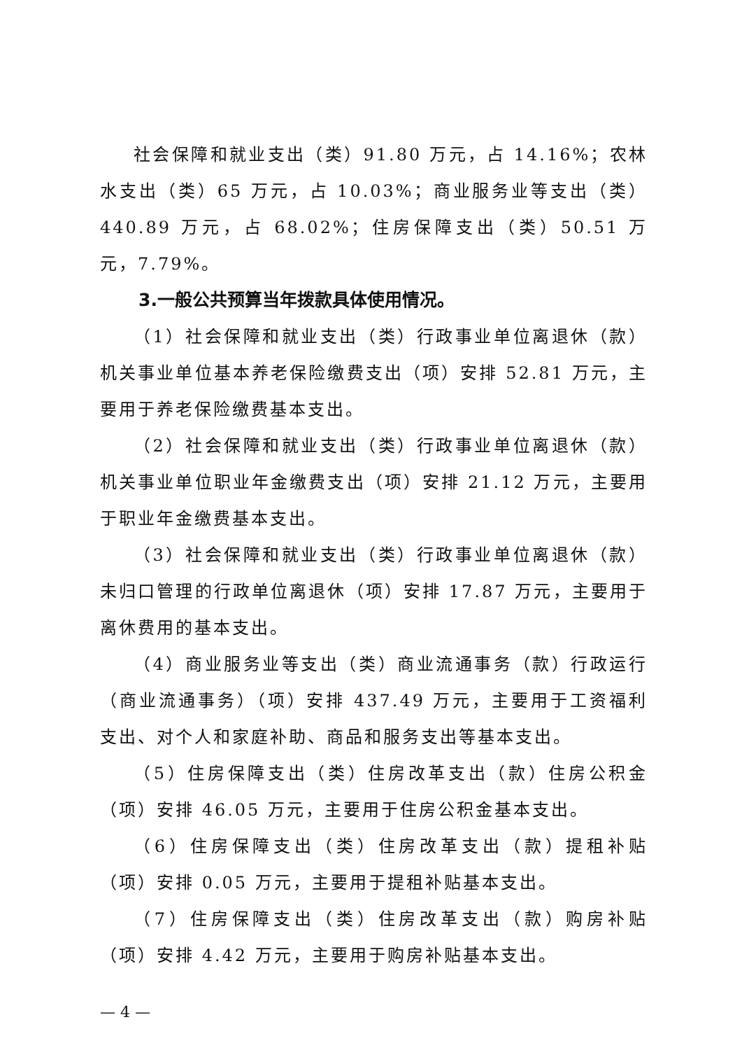社会保障和就业支出（类）91.80 万元，占 14.16%；农林水支出（类）65 万元，占 10.03%；商业服务业等支出（类）440.89 万元，占 68.02%；住房保障支出（类）50.51 万元，7.79%。
3.一般公共预算当年拨款具体使用情况。
（1）社会保障和就业支出（类）行政事业单位离退休（款）机关事业单位基本养老保险缴费支出（项）安排 52.81 万元，主要用于养老保险缴费基本支出。
（2）社会保障和就业支出（类）行政事业单位离退休（款）机关事业单位职业年金缴费支出（项）安排 21.12 万元，主要用于职业年金缴费基本支出。
（3）社会保障和就业支出（类）行政事业单位离退休（款）未归口管理的行政单位离退休（项）安排 17.87 万元，主要用于离休费用的基本支出。
（4）商业服务业等支出（类）商业流通事务（款）行政运行（商业流通事务）（项）安排 437.49 万元，主要用于工资福利支出、对个人和家庭补助、商品和服务支出等基本支出。
（5）住房保障支出（类）住房改革支出（款）住房公积金（项）安排 46.05 万元，主要用于住房公积金基本支出。
（6）住房保障支出（类）住房改革支出（款）提租补贴（项）安排 0.05 万元，主要用于提租补贴基本支出。
（7）住房保障支出（类）住房改革支出（款）购房补贴（项）安排 4.42 万元，主要用于购房补贴基本支出。
— 4 —